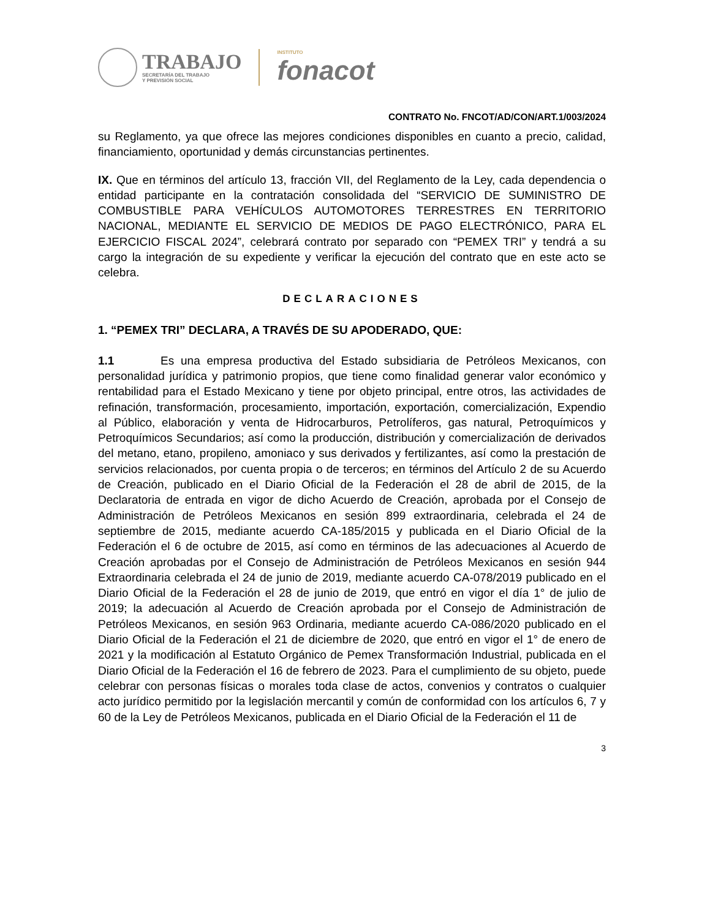TRABAJO
SECRETARÍA DEL TRABAJO
Y PREVISIÓN SOCIAL
INSTITUTO
fonacot
CONTRATO No. FNCOT/AD/CON/ART.1/003/2024
su Reglamento, ya que ofrece las mejores condiciones disponibles en cuanto a precio, calidad, financiamiento, oportunidad y demás circunstancias pertinentes.
IX. Que en términos del artículo 13, fracción VII, del Reglamento de la Ley, cada dependencia o entidad participante en la contratación consolidada del “SERVICIO DE SUMINISTRO DE COMBUSTIBLE PARA VEHÍCULOS AUTOMOTORES TERRESTRES EN TERRITORIO NACIONAL, MEDIANTE EL SERVICIO DE MEDIOS DE PAGO ELECTRÓNICO, PARA EL EJERCICIO FISCAL 2024”, celebrará contrato por separado con “PEMEX TRI” y tendrá a su cargo la integración de su expediente y verificar la ejecución del contrato que en este acto se celebra.
DECLARACIONES
1. “PEMEX TRI” DECLARA, A TRAVÉS DE SU APODERADO, QUE:
1.1 Es una empresa productiva del Estado subsidiaria de Petróleos Mexicanos, con personalidad jurídica y patrimonio propios, que tiene como finalidad generar valor económico y rentabilidad para el Estado Mexicano y tiene por objeto principal, entre otros, las actividades de refinación, transformación, procesamiento, importación, exportación, comercialización, Expendio al Público, elaboración y venta de Hidrocarburos, Petrolíferos, gas natural, Petroquímicos y Petroquímicos Secundarios; así como la producción, distribución y comercialización de derivados del metano, etano, propileno, amoniaco y sus derivados y fertilizantes, así como la prestación de servicios relacionados, por cuenta propia o de terceros; en términos del Artículo 2 de su Acuerdo de Creación, publicado en el Diario Oficial de la Federación el 28 de abril de 2015, de la Declaratoria de entrada en vigor de dicho Acuerdo de Creación, aprobada por el Consejo de Administración de Petróleos Mexicanos en sesión 899 extraordinaria, celebrada el 24 de septiembre de 2015, mediante acuerdo CA-185/2015 y publicada en el Diario Oficial de la Federación el 6 de octubre de 2015, así como en términos de las adecuaciones al Acuerdo de Creación aprobadas por el Consejo de Administración de Petróleos Mexicanos en sesión 944 Extraordinaria celebrada el 24 de junio de 2019, mediante acuerdo CA-078/2019 publicado en el Diario Oficial de la Federación el 28 de junio de 2019, que entró en vigor el día 1° de julio de 2019; la adecuación al Acuerdo de Creación aprobada por el Consejo de Administración de Petróleos Mexicanos, en sesión 963 Ordinaria, mediante acuerdo CA-086/2020 publicado en el Diario Oficial de la Federación el 21 de diciembre de 2020, que entró en vigor el 1° de enero de 2021 y la modificación al Estatuto Orgánico de Pemex Transformación Industrial, publicada en el Diario Oficial de la Federación el 16 de febrero de 2023. Para el cumplimiento de su objeto, puede celebrar con personas físicas o morales toda clase de actos, convenios y contratos o cualquier acto jurídico permitido por la legislación mercantil y común de conformidad con los artículos 6, 7 y 60 de la Ley de Petróleos Mexicanos, publicada en el Diario Oficial de la Federación el 11 de
3